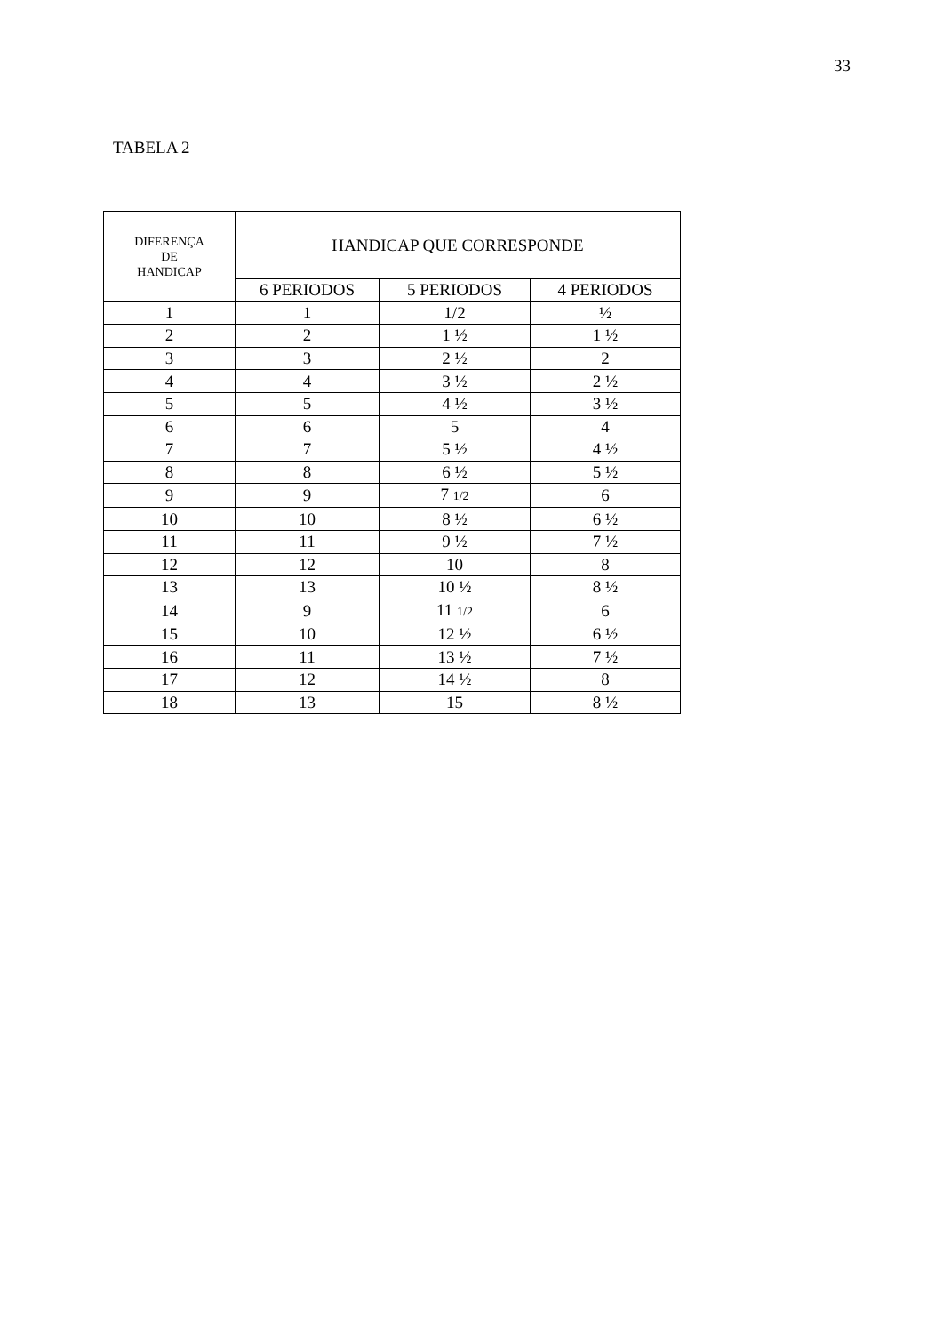33
TABELA 2
| DIFERENÇA DE HANDICAP | HANDICAP QUE CORRESPONDE | | |
| --- | --- | --- | --- |
| | 6 PERIODOS | 5 PERIODOS | 4 PERIODOS |
| 1 | 1 | 1/2 | ½ |
| 2 | 2 | 1 ½ | 1 ½ |
| 3 | 3 | 2 ½ | 2 |
| 4 | 4 | 3 ½ | 2 ½ |
| 5 | 5 | 4 ½ | 3 ½ |
| 6 | 6 | 5 | 4 |
| 7 | 7 | 5 ½ | 4 ½ |
| 8 | 8 | 6 ½ | 5 ½ |
| 9 | 9 | 7 1/2 | 6 |
| 10 | 10 | 8 ½ | 6 ½ |
| 11 | 11 | 9 ½ | 7 ½ |
| 12 | 12 | 10 | 8 |
| 13 | 13 | 10 ½ | 8 ½ |
| 14 | 9 | 11 1/2 | 6 |
| 15 | 10 | 12 ½ | 6 ½ |
| 16 | 11 | 13 ½ | 7 ½ |
| 17 | 12 | 14 ½ | 8 |
| 18 | 13 | 15 | 8 ½ |